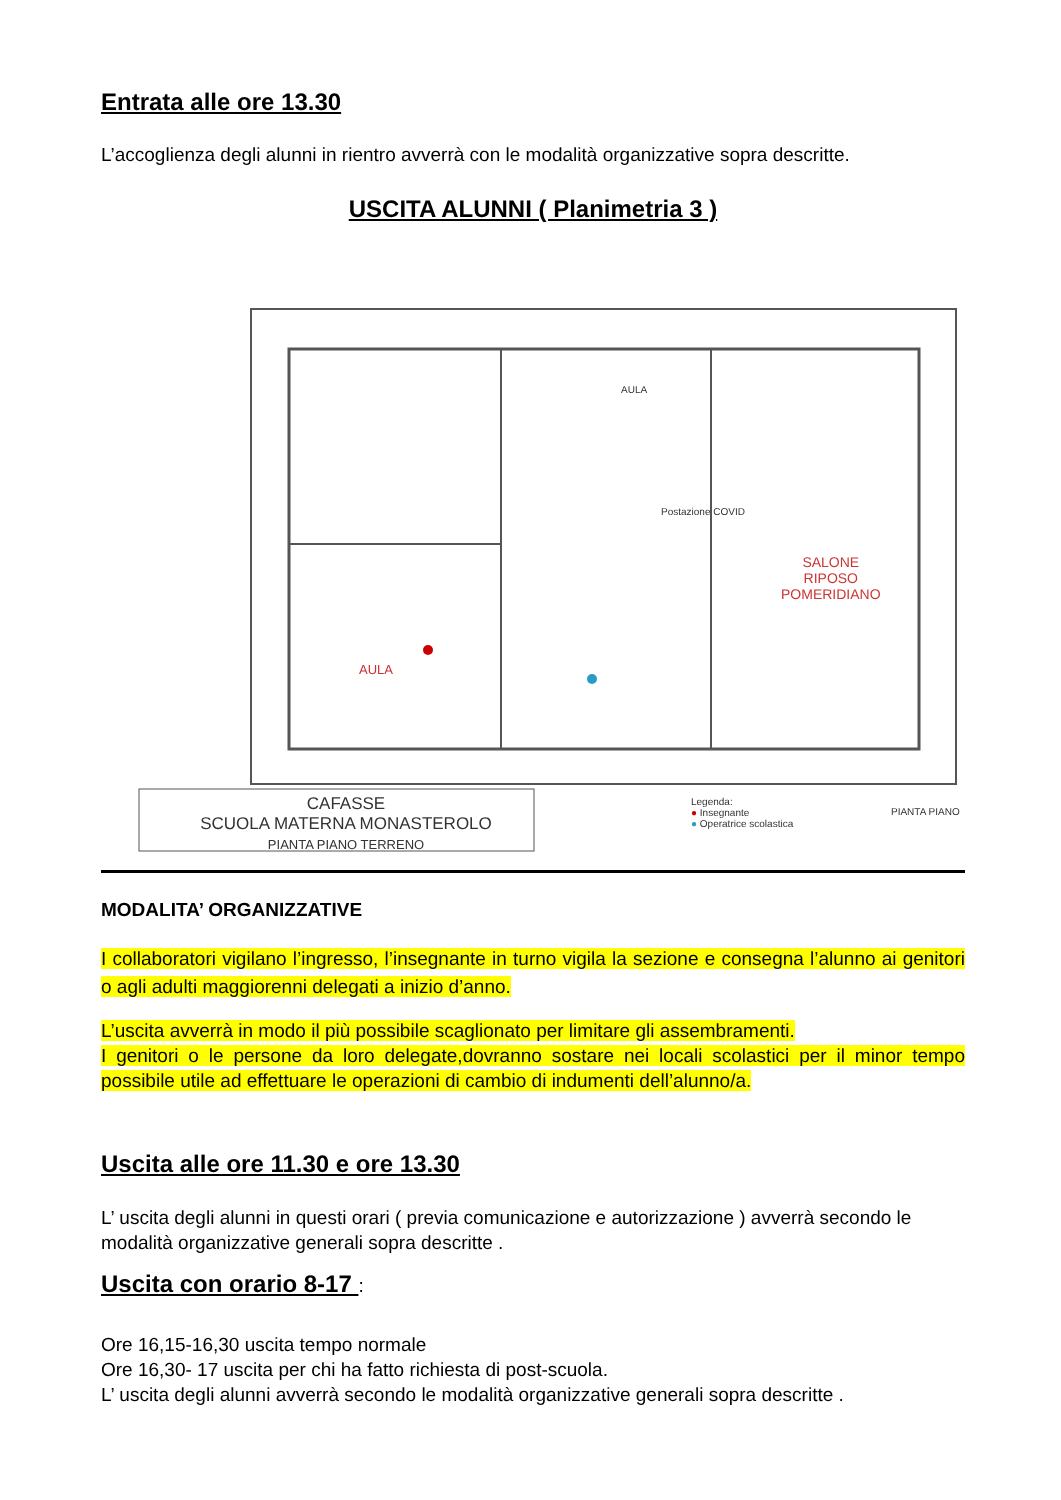Entrata alle ore 13.30
L’accoglienza degli alunni in rientro avverrà con le modalità organizzative sopra descritte.
USCITA ALUNNI ( Planimetria 3 )
AULA
Postazione COVID
SALONE
RIPOSO
POMERIDIANO
AULA
CAFASSE
SCUOLA MATERNA MONASTEROLO
PIANTA PIANO TERRENO
Legenda:
● Insegnante
● Operatrice scolastica
PIANTA PIANO
MODALITA’ ORGANIZZATIVE
I collaboratori vigilano l’ingresso, l’insegnante in turno vigila la sezione e consegna l’alunno ai genitori o agli adulti maggiorenni delegati a inizio d’anno.
L’uscita avverrà in modo il più possibile scaglionato per limitare gli assembramenti.
I genitori o le persone da loro delegate,dovranno sostare nei locali scolastici per il minor tempo possibile utile ad effettuare le operazioni di cambio di indumenti dell’alunno/a.
Uscita alle ore 11.30 e ore 13.30
L’ uscita degli alunni in questi orari ( previa comunicazione e autorizzazione ) avverrà secondo le modalità organizzative generali sopra descritte .
Uscita con orario 8-17
:
Ore 16,15-16,30 uscita tempo normale
Ore 16,30- 17 uscita per chi ha fatto richiesta di post-scuola.
L’ uscita degli alunni avverrà secondo le modalità organizzative generali sopra descritte .